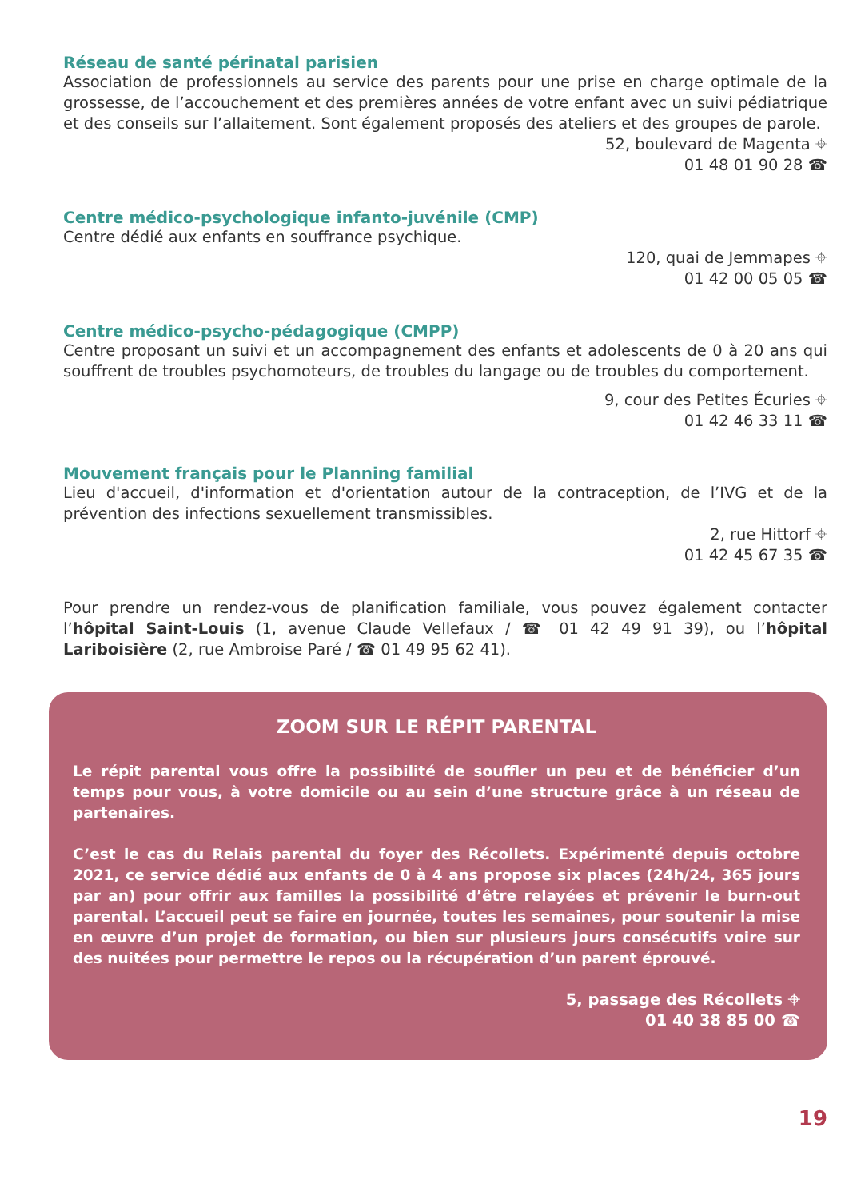Réseau de santé périnatal parisien
Association de professionnels au service des parents pour une prise en charge optimale de la grossesse, de l’accouchement et des premières années de votre enfant avec un suivi pédiatrique et des conseils sur l’allaitement. Sont également proposés des ateliers et des groupes de parole.
52, boulevard de Magenta ⌖
01 48 01 90 28 ☎
Centre médico-psychologique infanto-juvénile (CMP)
Centre dédié aux enfants en souffrance psychique.
120, quai de Jemmapes ⌖
01 42 00 05 05 ☎
Centre médico-psycho-pédagogique (CMPP)
Centre proposant un suivi et un accompagnement des enfants et adolescents de 0 à 20 ans qui souffrent de troubles psychomoteurs, de troubles du langage ou de troubles du comportement.
9, cour des Petites Écuries ⌖
01 42 46 33 11 ☎
Mouvement français pour le Planning familial
Lieu d'accueil, d'information et d'orientation autour de la contraception, de l’IVG et de la prévention des infections sexuellement transmissibles.
2, rue Hittorf ⌖
01 42 45 67 35 ☎
Pour prendre un rendez-vous de planification familiale, vous pouvez également contacter l’hôpital Saint-Louis (1, avenue Claude Vellefaux / ☎ 01 42 49 91 39), ou l’hôpital Lariboisière (2, rue Ambroise Paré / ☎ 01 49 95 62 41).
ZOOM SUR LE RÉPIT PARENTAL
Le répit parental vous offre la possibilité de souffler un peu et de bénéficier d’un temps pour vous, à votre domicile ou au sein d’une structure grâce à un réseau de partenaires.
C’est le cas du Relais parental du foyer des Récollets. Expérimenté depuis octobre 2021, ce service dédié aux enfants de 0 à 4 ans propose six places (24h/24, 365 jours par an) pour offrir aux familles la possibilité d’être relayées et prévenir le burn-out parental. L’accueil peut se faire en journée, toutes les semaines, pour soutenir la mise en œuvre d’un projet de formation, ou bien sur plusieurs jours consécutifs voire sur des nuitées pour permettre le repos ou la récupération d’un parent éprouvé.
5, passage des Récollets ⌖
01 40 38 85 00 ☎
19